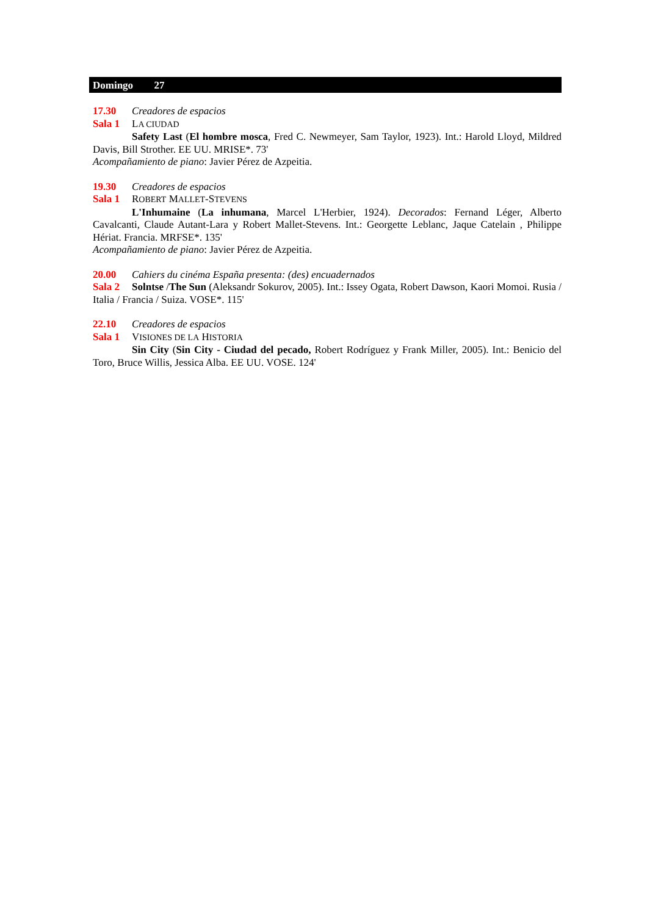Domingo 27
17.30 Creadores de espacios
Sala 1 LA CIUDAD
Safety Last (El hombre mosca, Fred C. Newmeyer, Sam Taylor, 1923). Int.: Harold Lloyd, Mildred Davis, Bill Strother. EE UU. MRISE*. 73'
Acompañamiento de piano: Javier Pérez de Azpeitia.
19.30 Creadores de espacios
Sala 1 ROBERT MALLET-STEVENS
L'Inhumaine (La inhumana, Marcel L'Herbier, 1924). Decorados: Fernand Léger, Alberto Cavalcanti, Claude Autant-Lara y Robert Mallet-Stevens. Int.: Georgette Leblanc, Jaque Catelain , Philippe Hériat. Francia. MRFSE*. 135'
Acompañamiento de piano: Javier Pérez de Azpeitia.
20.00 Cahiers du cinéma España presenta: (des) encuadernados
Sala 2 Solntse /The Sun (Aleksandr Sokurov, 2005). Int.: Issey Ogata, Robert Dawson, Kaori Momoi. Rusia / Italia / Francia / Suiza. VOSE*. 115'
22.10 Creadores de espacios
Sala 1 VISIONES DE LA HISTORIA
Sin City (Sin City - Ciudad del pecado, Robert Rodríguez y Frank Miller, 2005). Int.: Benicio del Toro, Bruce Willis, Jessica Alba. EE UU. VOSE. 124'